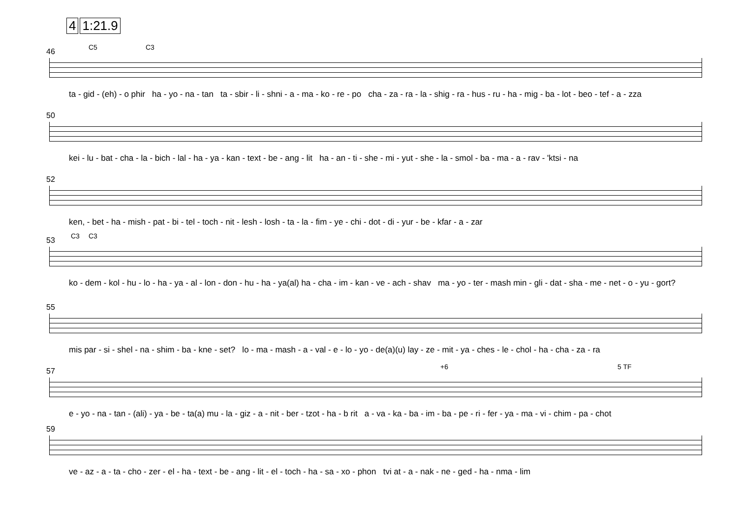4 1:21.9
46 C5 C3
ta - gid - (eh) - o phir ha - yo - na - tan ta - sbir - li - shni - a - ma - ko - re - po cha - za - ra - la - shig - ra - hus - ru - ha - mig - ba - lot - beo - tef - a - zza
50
kei - lu - bat - cha - la - bich - lal - ha - ya - kan - text - be - ang - lit ha - an - ti - she - mi - yut - she - la - smol - ba - ma - a - rav - 'ktsi - na
52
ken, - bet - ha - mish - pat - bi - tel - toch - nit - lesh - losh - ta - la - fim - ye - chi - dot - di - yur - be - kfar - a - zar
53 C3 C3
ko - dem - kol - hu - lo - ha - ya - al - lon - don - hu - ha - ya(al) ha - cha - im - kan - ve - ach - shav ma - yo - ter - mash min - gli - dat - sha - me - net - o - yu - gort?
55
mis par - si - shel - na - shim - ba - kne - set? lo - ma - mash - a - val - e - lo - yo - de(a)(u) lay - ze - mit - ya - ches - le - chol - ha - cha - za - ra
57 +6 5 TF
e - yo - na - tan - (ali) - ya - be - ta(a) mu - la - giz - a - nit - ber - tzot - ha - b rit a - va - ka - ba - im - ba - pe - ri - fer - ya - ma - vi - chim - pa - chot
59
ve - az - a - ta - cho - zer - el - ha - text - be - ang - lit - el - toch - ha - sa - xo - phon tvi at - a - nak - ne - ged - ha - nma - lim